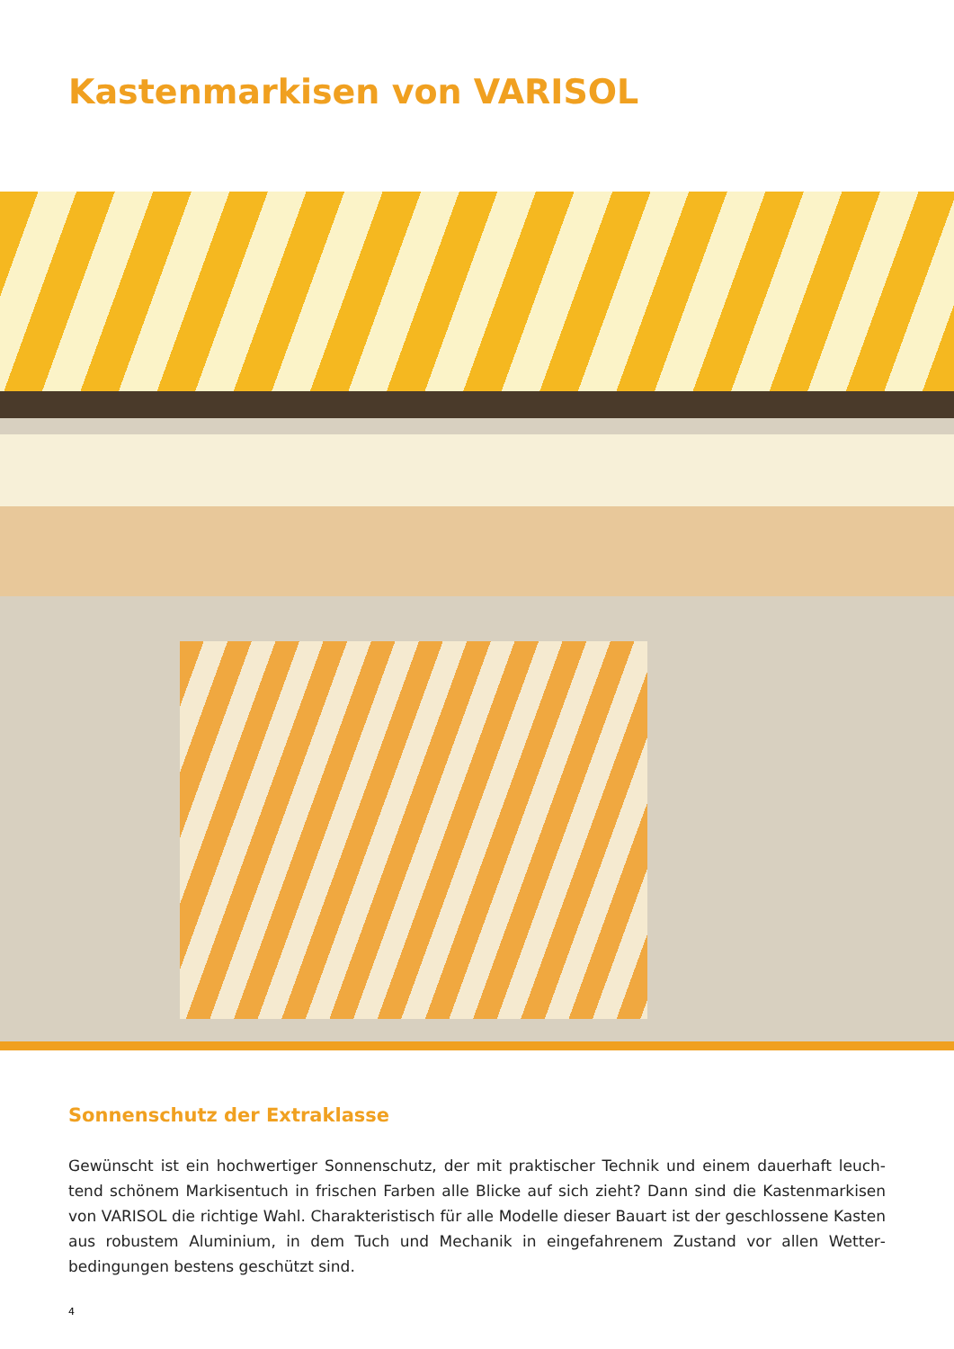Kastenmarkisen von VARISOL
Sonnenschutz der Extraklasse
Gewünscht ist ein hochwertiger Sonnenschutz, der mit praktischer Technik und einem dauerhaft leuch­tend schönem Markisentuch in frischen Farben alle Blicke auf sich zieht? Dann sind die Kastenmarkisen von VARISOL die richtige Wahl. Charakteristisch für alle Modelle dieser Bauart ist der geschlossene Kasten aus robustem Aluminium, in dem Tuch und Mechanik in eingefahrenem Zustand vor allen Wetter­bedingungen bestens geschützt sind.
4